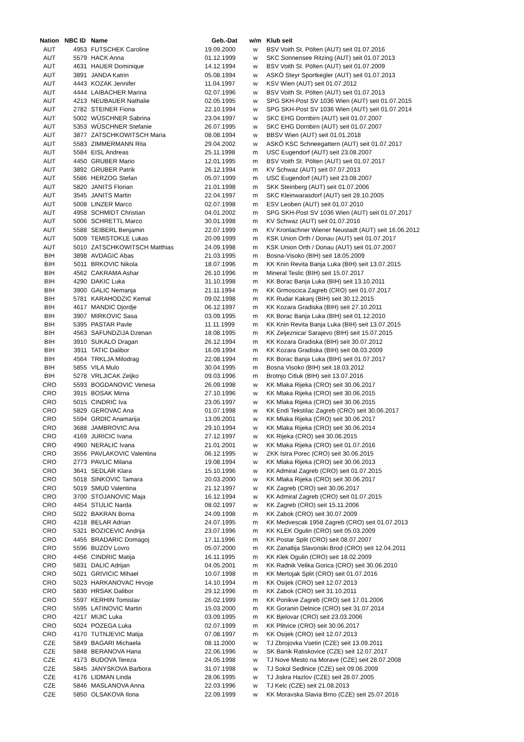| Nation | NBC ID | Name | Geb.-Dat | w/m | Klub seit |
| --- | --- | --- | --- | --- | --- |
| AUT | 4953 | FUTSCHEK Caroline | 19.09.2000 | w | BSV Voith St. Pölten (AUT) seit 01.07.2016 |
| AUT | 5579 | HACK Anna | 01.12.1999 | w | SKC Sonnensee Ritzing (AUT) seit 01.07.2013 |
| AUT | 4631 | HAUER Dominique | 14.12.1994 | w | BSV Voith St. Pölten (AUT) seit 01.07.2009 |
| AUT | 3891 | JANDA Katrin | 05.08.1994 | w | ASKÖ Steyr Sportkegler (AUT) seit 01.07.2013 |
| AUT | 4443 | KOZAK Jennifer | 11.04.1997 | w | KSV Wien (AUT) seit 01.07.2012 |
| AUT | 4444 | LAIBACHER Marina | 02.07.1996 | w | BSV Voith St. Pölten (AUT) seit 01.07.2013 |
| AUT | 4213 | NEUBAUER Nathalie | 02.05.1995 | w | SPG SKH-Post SV 1036 Wien (AUT) seit 01.07.2015 |
| AUT | 2782 | STEINER Fiona | 22.10.1994 | w | SPG SKH-Post SV 1036 Wien (AUT) seit 01.07.2014 |
| AUT | 5002 | WÜSCHNER Sabrina | 23.04.1997 | w | SKC EHG Dornbirn (AUT) seit 01.07.2007 |
| AUT | 5353 | WÜSCHNER Stefanie | 26.07.1995 | w | SKC EHG Dornbirn (AUT) seit 01.07.2007 |
| AUT | 3877 | ZATSCHKOWITSCH Maria | 08.08.1994 | w | BBSV Wien (AUT) seit 01.01.2018 |
| AUT | 5583 | ZIMMERMANN Rita | 29.04.2002 | w | ASKÖ KSC Schneegattern (AUT) seit 01.07.2017 |
| AUT | 5584 | EISL Andreas | 25.11.1998 | m | USC Eugendorf (AUT) seit 23.08.2007 |
| AUT | 4450 | GRUBER Mario | 12.01.1995 | m | BSV Voith St. Pölten (AUT) seit 01.07.2017 |
| AUT | 3892 | GRUBER Patrik | 26.12.1994 | m | KV Schwaz (AUT) seit 07.07.2013 |
| AUT | 5586 | HERZOG Stefan | 05.07.1999 | m | USC Eugendorf (AUT) seit 23.08.2007 |
| AUT | 5820 | JANITS Florian | 21.01.1998 | m | SKK Steinberg (AUT) seit 01.07.2006 |
| AUT | 3545 | JANITS Martin | 22.04.1997 | m | SKC Kleinwarasdorf (AUT) seit 28.10.2005 |
| AUT | 5008 | LINZER Marco | 02.07.1998 | m | ESV Leoben (AUT) seit 01.07.2010 |
| AUT | 4958 | SCHMIDT Christian | 04.01.2002 | m | SPG SKH-Post SV 1036 Wien (AUT) seit 01.07.2017 |
| AUT | 5006 | SCHRETTL Marco | 30.01.1998 | m | KV Schwaz (AUT) seit 01.07.2016 |
| AUT | 5588 | SEIBERL Benjamin | 22.07.1999 | m | KV Kronlachner Wiener Neustadt (AUT) seit 16.06.2012 |
| AUT | 5009 | TEMISTOKLE Lukas | 20.09.1999 | m | KSK Union Orth / Donau (AUT) seit 01.07.2017 |
| AUT | 5010 | ZATSCHKOWITSCH Matthias | 24.09.1998 | m | KSK Union Orth / Donau (AUT) seit 01.07.2007 |
| BIH | 3898 | AVDAGIC Abas | 21.03.1995 | m | Bosna-Visoko (BIH) seit 18.05.2009 |
| BIH | 5011 | BRKOVIC Nikola | 18.07.1996 | m | KK Knin Revita Banja Luka (BIH) seit 13.07.2015 |
| BIH | 4562 | CAKRAMA Ashar | 26.10.1996 | m | Mineral Teslic (BIH) seit 15.07.2017 |
| BIH | 4290 | DAKIC Luka | 31.10.1998 | m | KK Borac Banja Luka (BIH) seit 13.10.2011 |
| BIH | 3900 | GALIC Nemanja | 21.11.1994 | m | KK Grmoscica Zagreb (CRO) seit 01.07.2017 |
| BIH | 5781 | KARAHODZIC Kemal | 09.02.1998 | m | KK Rudar Kakanj (BIH) seit 30.12.2015 |
| BIH | 4617 | MANDIC Djordje | 06.12.1997 | m | KK Kozara Gradiska (BIH) seit 27.10.2011 |
| BIH | 3907 | MIRKOVIC Sasa | 03.09.1995 | m | KK Borac Banja Luka (BIH) seit 01.12.2010 |
| BIH | 5395 | PASTAR Pavle | 11.11.1999 | m | KK Knin Revita Banja Luka (BIH) seit 13.07.2015 |
| BIH | 4563 | SAFUNDZIJA Dzenan | 18.08.1995 | m | KK Zeljeznicar Sarajevo (BIH) seit 15.07.2015 |
| BIH | 3910 | SUKALO Dragan | 26.12.1994 | m | KK Kozara Gradiska (BIH) seit 30.07.2012 |
| BIH | 3911 | TATIC Dalibor | 16.09.1994 | m | KK Kozara Gradiska (BIH) seit 08.03.2009 |
| BIH | 4564 | TRKLJA Milodrag | 22.08.1994 | m | KK Borac Banja Luka (BIH) seit 01.07.2017 |
| BIH | 5855 | VILA Mulo | 30.04.1995 | m | Bosna Visoko (BIH) seit 18.03.2012 |
| BIH | 5278 | VRLJICAK Zeljko | 09.03.1996 | m | Brotnjo Citluk (BIH) seit 13.07.2016 |
| CRO | 5593 | BOGDANOVIC Venesa | 26.09.1998 | w | KK Mlaka Rijeka (CRO) seit 30.06.2017 |
| CRO | 3915 | BOSAK Mirna | 27.10.1996 | w | KK Mlaka Rijeka (CRO) seit 30.06.2015 |
| CRO | 5015 | CINDRIC Iva | 23.05.1997 | w | KK Mlaka Rijeka (CRO) seit 30.06.2015 |
| CRO | 5829 | GEROVAC Ana | 01.07.1998 | w | KK Endi Tekstilac Zagreb (CRO) seit 30.06.2017 |
| CRO | 5594 | GRDIC Anamarija | 13.09.2001 | w | KK Mlaka Rijeka (CRO) seit 30.06.2017 |
| CRO | 3688 | JAMBROVIC Ana | 29.10.1994 | w | KK Mlaka Rijeka (CRO) seit 30.06.2014 |
| CRO | 4169 | JURICIC Ivana | 27.12.1997 | w | KK Rijeka (CRO) seit 30.06.2015 |
| CRO | 4960 | NERALIC Ivana | 21.01.2001 | w | KK Mlaka Rijeka (CRO) seit 01.07.2016 |
| CRO | 3556 | PAVLAKOVIC Valentina | 06.12.1995 | w | ZKK Istra Porec (CRO) seit 30.06.2015 |
| CRO | 2773 | PAVLIC Milana | 19.08.1994 | w | KK Mlaka Rijeka (CRO) seit 30.06.2013 |
| CRO | 3641 | SEDLAR Klara | 15.10.1996 | w | KK Admiral Zagreb (CRO) seit 01.07.2015 |
| CRO | 5018 | SINKOVIC Tamara | 20.03.2000 | w | KK Mlaka Rijeka (CRO) seit 30.06.2017 |
| CRO | 5019 | SMUD Valentina | 21.12.1997 | w | KK Zagreb (CRO) seit 30.06.2017 |
| CRO | 3700 | STOJANOVIC Maja | 16.12.1994 | w | KK Admiral Zagreb (CRO) seit 01.07.2015 |
| CRO | 4454 | STULIC Narda | 08.02.1997 | w | KK Zagreb (CRO) seit 15.11.2006 |
| CRO | 5022 | BAKRAN Borna | 24.09.1998 | m | KK Zabok (CRO) seit 30.07.2009 |
| CRO | 4218 | BELAR Adrian | 24.07.1995 | m | KK Medvescak 1958 Zagreb (CRO) seit 01.07.2013 |
| CRO | 5321 | BOZICEVIC Andrija | 23.07.1996 | m | KK KLEK Ogulin (CRO) seit 05.03.2009 |
| CRO | 4455 | BRADARIC Domagoj | 17.11.1996 | m | KK Postar Split (CRO) seit 08.07.2007 |
| CRO | 5596 | BUZOV Lovro | 05.07.2000 | m | KK Zanatlija Slavonski Brod (CRO) seit 12.04.2011 |
| CRO | 4456 | CINDRIC Matija | 16.11.1995 | m | KK Klek Ogulin (CRO) seit 18.02.2009 |
| CRO | 5831 | DALIC Adrijan | 04.05.2001 | m | KK Radnik Velika Gorica (CRO) seit 30.06.2010 |
| CRO | 5021 | GRIVICIC Mihael | 10.07.1998 | m | KK Mertojak Split (CRO) seit 01.07.2016 |
| CRO | 5023 | HARKANOVAC Hrvoje | 14.10.1994 | m | KK Osijek (CRO) seit 12.07.2013 |
| CRO | 5830 | HRSAK Dalibor | 29.12.1996 | m | KK Zabok (CRO) seit 31.10.2011 |
| CRO | 5597 | KERHIN Tomislav | 26.02.1999 | m | KK Ponikve Zagreb (CRO) seit 17.01.2006 |
| CRO | 5595 | LATINOVIC Martin | 15.03.2000 | m | KK Goranin Delnice (CRO) seit 31.07.2014 |
| CRO | 4217 | MIJIC Luka | 03.09.1995 | m | KK Bjelovar (CRO) seit 23.03.2006 |
| CRO | 5024 | POZEGA Luka | 02.07.1999 | m | KK Plitvice (CRO) seit 30.06.2017 |
| CRO | 4170 | TUTNJEVIC Matija | 07.08.1997 | m | KK Osijek (CRO) seit 12.07.2013 |
| CZE | 5849 | BAGARI Michaela | 08.11.2000 | w | TJ Zbrojovka Vsetin (CZE) seit 13.09.2011 |
| CZE | 5848 | BERANOVA Hana | 22.06.1996 | w | SK Banik Ratiskovice (CZE) seit 12.07.2017 |
| CZE | 4173 | BUDOVA Tereza | 24.05.1998 | w | TJ Nove Mesto na Morave (CZE) seit 28.07.2008 |
| CZE | 5845 | JANYSKOVA Barbora | 31.07.1998 | w | TJ Sokol Sedlnice (CZE) seit 09.06.2009 |
| CZE | 4176 | LIDMAN Linda | 28.06.1995 | w | TJ Jiskra Hazlov (CZE) seit 28.07.2005 |
| CZE | 5846 | MASLANOVA Anna | 22.03.1996 | w | TJ Kelc (CZE) seit 21.08.2013 |
| CZE | 5850 | OLSAKOVA Ilona | 22.09.1999 | w | KK Moravska Slavia Brno (CZE) seit 25.07.2016 |